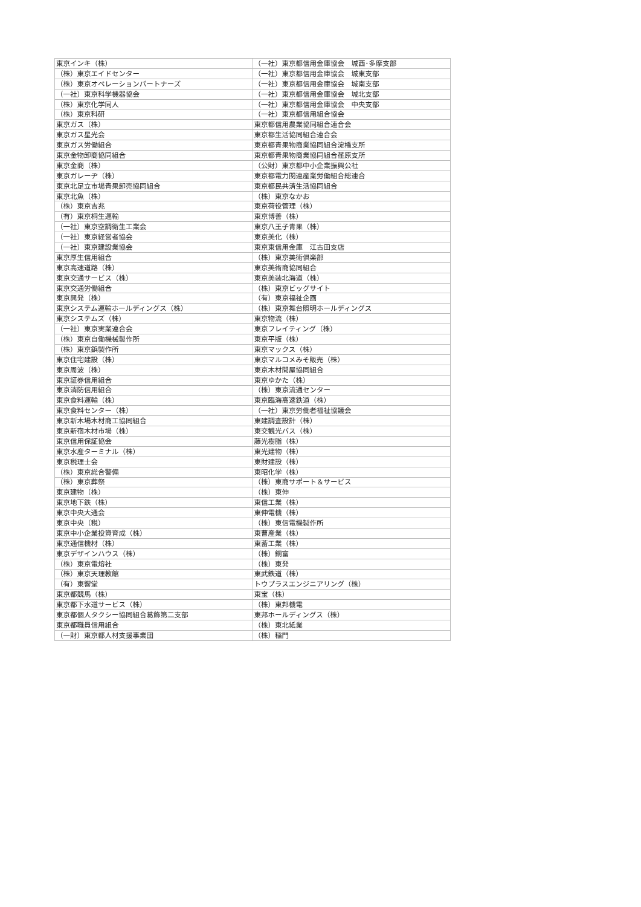| 東京インキ（株） | （一社）東京都信用金庫協会 城西･多摩支部 |
| （株）東京エイドセンター | （一社）東京都信用金庫協会 城東支部 |
| （株）東京オペレーションパートナーズ | （一社）東京都信用金庫協会 城南支部 |
| （一社）東京科学機器協会 | （一社）東京都信用金庫協会 城北支部 |
| （株）東京化学同人 | （一社）東京都信用金庫協会 中央支部 |
| （株）東京科研 | （一社）東京都信用組合協会 |
| 東京ガス（株） | 東京都信用農業協同組合連合会 |
| 東京ガス星光会 | 東京都生活協同組合連合会 |
| 東京ガス労働組合 | 東京都青果物商業協同組合淀橋支所 |
| 東京金物卸商協同組合 | 東京都青果物商業協同組合荏原支所 |
| 東京金商（株） | （公財）東京都中小企業振興公社 |
| 東京ガレーヂ（株） | 東京都電力関連産業労働組合総連合 |
| 東京北足立市場青果卸売協同組合 | 東京都民共済生活協同組合 |
| 東京北魚（株） | （株）東京なかお |
| （株）東京吉兆 | 東京荷役管理（株） |
| （有）東京桐生運輸 | 東京博善（株） |
| （一社）東京空調衛生工業会 | 東京八王子青果（株） |
| （一社）東京経営者協会 | 東京美化（株） |
| （一社）東京建設業協会 | 東京東信用金庫 江古田支店 |
| 東京厚生信用組合 | （株）東京美術倶楽部 |
| 東京高速道路（株） | 東京美術商協同組合 |
| 東京交通サービス（株） | 東京美装北海道（株） |
| 東京交通労働組合 | （株）東京ビッグサイト |
| 東京興発（株） | （有）東京福祉企画 |
| 東京システム運輸ホールディングス（株） | （株）東京舞台照明ホールディングス |
| 東京システムズ（株） | 東京物流（株） |
| （一社）東京実業連合会 | 東京フレイティング（株） |
| （株）東京自働機械製作所 | 東京平版（株） |
| （株）東京鋲製作所 | 東京マックス（株） |
| 東京住宅建設（株） | 東京マルコメみそ販売（株） |
| 東京周波（株） | 東京木材問屋協同組合 |
| 東京証券信用組合 | 東京ゆかた（株） |
| 東京消防信用組合 | （株）東京流通センター |
| 東京食料運輸（株） | 東京臨海高速鉄道（株） |
| 東京食料センター（株） | （一社）東京労働者福祉協議会 |
| 東京新木場木材商工協同組合 | 東建調査設計（株） |
| 東京新宿木材市場（株） | 東交観光バス（株） |
| 東京信用保証協会 | 藤光樹脂（株） |
| 東京水産ターミナル（株） | 東光建物（株） |
| 東京税理士会 | 東財建設（株） |
| （株）東京総合警備 | 東昭化学（株） |
| （株）東京葬祭 | （株）東商サポート＆サービス |
| 東京建物（株） | （株）東伸 |
| 東京地下鉄（株） | 東信工業（株） |
| 東京中央大通会 | 東伸電機（株） |
| 東京中央（税） | （株）東信電機製作所 |
| 東京中小企業投資育成（株） | 東曹産業（株） |
| 東京通信機材（株） | 東蓄工業（株） |
| 東京デザインハウス（株） | （株）銅富 |
| （株）東京電熔社 | （株）東発 |
| （株）東京天理教館 | 東武鉄道（株） |
| （有）東響堂 | トウプラスエンジニアリング（株） |
| 東京都競馬（株） | 東宝（株） |
| 東京都下水道サービス（株） | （株）東邦機電 |
| 東京都個人タクシー協同組合葛飾第二支部 | 東邦ホールディングス（株） |
| 東京都職員信用組合 | （株）東北紙業 |
| （一財）東京都人材支援事業団 | （株）稲門 |